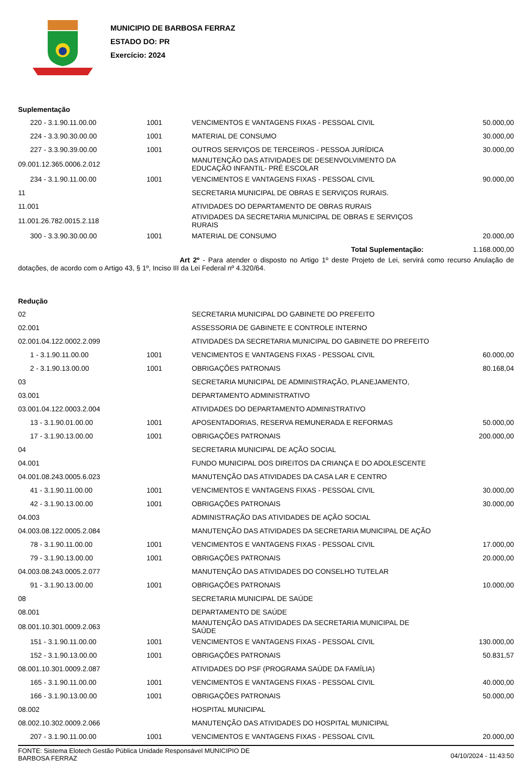MUNICIPIO DE BARBOSA FERRAZ
ESTADO DO: PR
Exercício: 2024
Suplementação
| 220 - 3.1.90.11.00.00 | 1001 | VENCIMENTOS E VANTAGENS FIXAS - PESSOAL CIVIL | 50.000,00 |
| 224 - 3.3.90.30.00.00 | 1001 | MATERIAL DE CONSUMO | 30.000,00 |
| 227 - 3.3.90.39.00.00 | 1001 | OUTROS SERVIÇOS DE TERCEIROS - PESSOA JURÍDICA | 30.000,00 |
| 09.001.12.365.0006.2.012 | | MANUTENÇÃO DAS ATIVIDADES DE DESENVOLVIMENTO DA EDUCAÇÃO INFANTIL- PRÉ ESCOLAR | |
| 234 - 3.1.90.11.00.00 | 1001 | VENCIMENTOS E VANTAGENS FIXAS - PESSOAL CIVIL | 90.000,00 |
| 11 | | SECRETARIA MUNICIPAL DE OBRAS E SERVIÇOS RURAIS. | |
| 11.001 | | ATIVIDADES DO DEPARTAMENTO DE OBRAS RURAIS | |
| 11.001.26.782.0015.2.118 | | ATIVIDADES DA SECRETARIA MUNICIPAL DE OBRAS E SERVIÇOS RURAIS | |
| 300 - 3.3.90.30.00.00 | 1001 | MATERIAL DE CONSUMO | 20.000,00 |
| | | Total Suplementação: | 1.168.000,00 |
Art 2º - Para atender o disposto no Artigo 1º deste Projeto de Lei, servirá como recurso Anulação de dotações, de acordo com o Artigo 43, § 1º, Inciso III da Lei Federal nº 4.320/64.
Redução
| 02 | | SECRETARIA MUNICIPAL DO GABINETE DO PREFEITO | |
| 02.001 | | ASSESSORIA DE GABINETE E CONTROLE INTERNO | |
| 02.001.04.122.0002.2.099 | | ATIVIDADES DA SECRETARIA MUNICIPAL DO GABINETE DO PREFEITO | |
| 1 - 3.1.90.11.00.00 | 1001 | VENCIMENTOS E VANTAGENS FIXAS - PESSOAL CIVIL | 60.000,00 |
| 2 - 3.1.90.13.00.00 | 1001 | OBRIGAÇÕES PATRONAIS | 80.168,04 |
| 03 | | SECRETARIA MUNICIPAL DE ADMINISTRAÇÃO, PLANEJAMENTO, | |
| 03.001 | | DEPARTAMENTO ADMINISTRATIVO | |
| 03.001.04.122.0003.2.004 | | ATIVIDADES DO DEPARTAMENTO ADMINISTRATIVO | |
| 13 - 3.1.90.01.00.00 | 1001 | APOSENTADORIAS, RESERVA REMUNERADA E REFORMAS | 50.000,00 |
| 17 - 3.1.90.13.00.00 | 1001 | OBRIGAÇÕES PATRONAIS | 200.000,00 |
| 04 | | SECRETARIA MUNICIPAL DE AÇÃO SOCIAL | |
| 04.001 | | FUNDO MUNICIPAL DOS DIREITOS DA CRIANÇA E DO ADOLESCENTE | |
| 04.001.08.243.0005.6.023 | | MANUTENÇÃO DAS ATIVIDADES DA CASA LAR E CENTRO | |
| 41 - 3.1.90.11.00.00 | 1001 | VENCIMENTOS E VANTAGENS FIXAS - PESSOAL CIVIL | 30.000,00 |
| 42 - 3.1.90.13.00.00 | 1001 | OBRIGAÇÕES PATRONAIS | 30.000,00 |
| 04.003 | | ADMINISTRAÇÃO DAS ATIVIDADES DE AÇÃO SOCIAL | |
| 04.003.08.122.0005.2.084 | | MANUTENÇÃO DAS ATIVIDADES DA SECRETARIA MUNICIPAL DE AÇÃO | |
| 78 - 3.1.90.11.00.00 | 1001 | VENCIMENTOS E VANTAGENS FIXAS - PESSOAL CIVIL | 17.000,00 |
| 79 - 3.1.90.13.00.00 | 1001 | OBRIGAÇÕES PATRONAIS | 20.000,00 |
| 04.003.08.243.0005.2.077 | | MANUTENÇÃO DAS ATIVIDADES DO CONSELHO TUTELAR | |
| 91 - 3.1.90.13.00.00 | 1001 | OBRIGAÇÕES PATRONAIS | 10.000,00 |
| 08 | | SECRETARIA MUNICIPAL DE SAÚDE | |
| 08.001 | | DEPARTAMENTO DE SAÚDE | |
| 08.001.10.301.0009.2.063 | | MANUTENÇÃO DAS ATIVIDADES DA SECRETARIA MUNICIPAL DE SAÚDE | |
| 151 - 3.1.90.11.00.00 | 1001 | VENCIMENTOS E VANTAGENS FIXAS - PESSOAL CIVIL | 130.000,00 |
| 152 - 3.1.90.13.00.00 | 1001 | OBRIGAÇÕES PATRONAIS | 50.831,57 |
| 08.001.10.301.0009.2.087 | | ATIVIDADES DO PSF (PROGRAMA SAÚDE DA FAMÍLIA) | |
| 165 - 3.1.90.11.00.00 | 1001 | VENCIMENTOS E VANTAGENS FIXAS - PESSOAL CIVIL | 40.000,00 |
| 166 - 3.1.90.13.00.00 | 1001 | OBRIGAÇÕES PATRONAIS | 50.000,00 |
| 08.002 | | HOSPITAL MUNICIPAL | |
| 08.002.10.302.0009.2.066 | | MANUTENÇÃO DAS ATIVIDADES DO HOSPITAL MUNICIPAL | |
| 207 - 3.1.90.11.00.00 | 1001 | VENCIMENTOS E VANTAGENS FIXAS - PESSOAL CIVIL | 20.000,00 |
FONTE: Sistema Elotech Gestão Pública Unidade Responsável MUNICIPIO DE
BARBOSA FERRAZ
04/10/2024 - 11:43:50